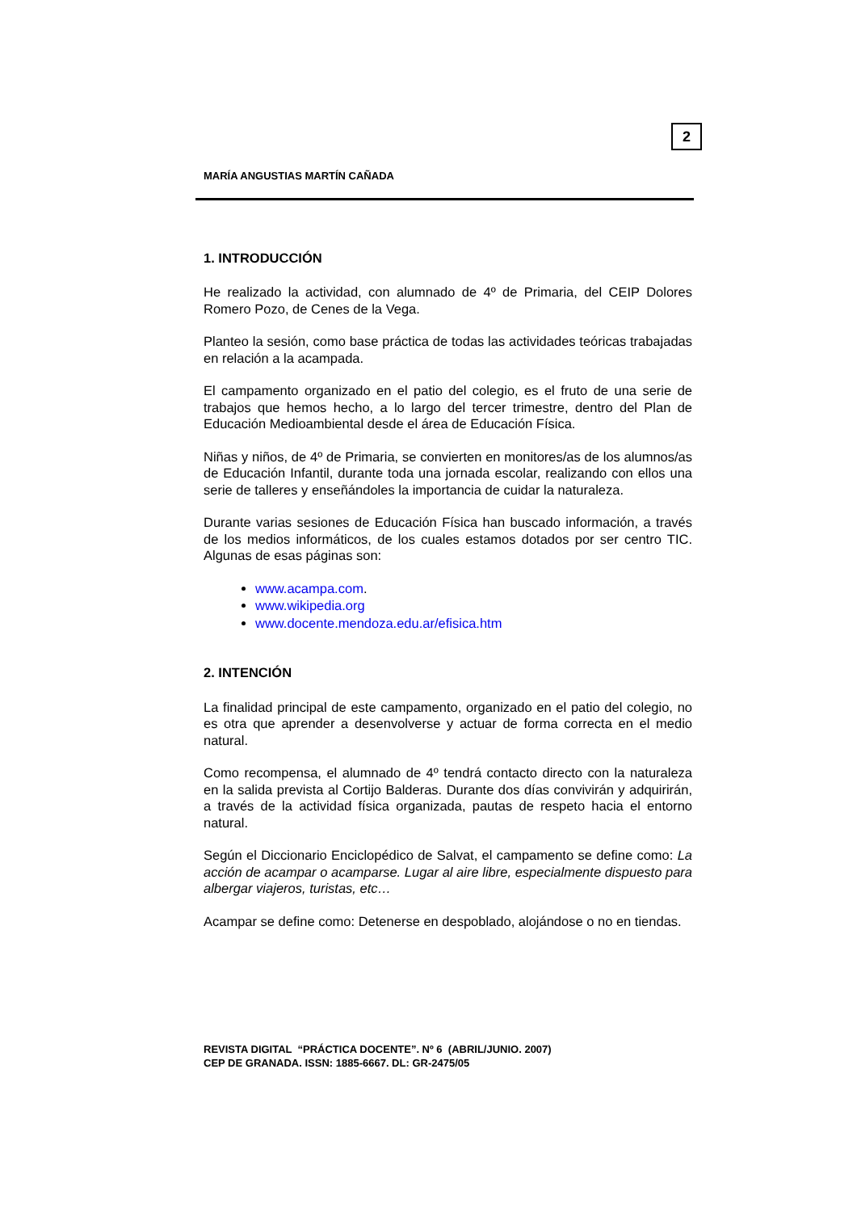2
MARÍA ANGUSTIAS MARTÍN CAÑADA
1. INTRODUCCIÓN
He realizado la actividad, con alumnado de 4º de Primaria, del CEIP Dolores Romero Pozo, de Cenes de la Vega.
Planteo la sesión, como base práctica de todas las actividades teóricas trabajadas en relación a la acampada.
El campamento organizado en el patio del colegio, es el fruto de una serie de trabajos que hemos hecho, a lo largo del tercer trimestre, dentro del Plan de Educación Medioambiental desde el área de Educación Física.
Niñas y niños, de 4º de Primaria, se convierten en monitores/as de los alumnos/as de Educación Infantil, durante toda una jornada escolar, realizando con ellos una serie de talleres y enseñándoles la importancia de cuidar la naturaleza.
Durante varias sesiones de Educación Física han buscado información, a través de los medios informáticos, de los cuales estamos dotados por ser centro TIC. Algunas de esas páginas son:
www.acampa.com.
www.wikipedia.org
www.docente.mendoza.edu.ar/efisica.htm
2. INTENCIÓN
La finalidad principal de este campamento, organizado en el patio del colegio, no es otra que aprender a desenvolverse y actuar de forma correcta en el medio natural.
Como recompensa, el alumnado de 4º tendrá contacto directo con la naturaleza en la salida prevista al Cortijo Balderas. Durante dos días convivirán y adquirirán, a través de la actividad física organizada, pautas de respeto hacia el entorno natural.
Según el Diccionario Enciclopédico de Salvat, el campamento se define como: La acción de acampar o acamparse. Lugar al aire libre, especialmente dispuesto para albergar viajeros, turistas, etc…
Acampar se define como: Detenerse en despoblado, alojándose o no en tiendas.
REVISTA DIGITAL “PRÁCTICA DOCENTE”. Nº 6 (ABRIL/JUNIO. 2007)
CEP DE GRANADA. ISSN: 1885-6667. DL: GR-2475/05